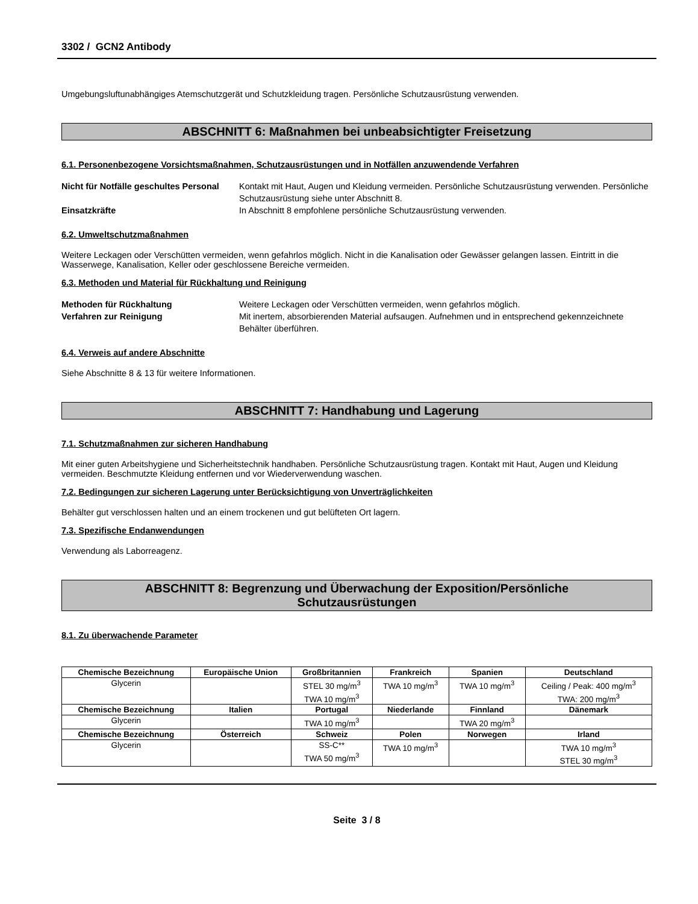3302 / GCN2 Antibody
Umgebungsluftunabhängiges Atemschutzgerät und Schutzkleidung tragen. Persönliche Schutzausrüstung verwenden.
ABSCHNITT 6: Maßnahmen bei unbeabsichtigter Freisetzung
6.1. Personenbezogene Vorsichtsmaßnahmen, Schutzausrüstungen und in Notfällen anzuwendende Verfahren
Nicht für Notfälle geschultes Personal
Kontakt mit Haut, Augen und Kleidung vermeiden. Persönliche Schutzausrüstung verwenden. Persönliche Schutzausrüstung siehe unter Abschnitt 8.
Einsatzkräfte In Abschnitt 8 empfohlene persönliche Schutzausrüstung verwenden.
6.2. Umweltschutzmaßnahmen
Weitere Leckagen oder Verschütten vermeiden, wenn gefahrlos möglich. Nicht in die Kanalisation oder Gewässer gelangen lassen. Eintritt in die Wasserwege, Kanalisation, Keller oder geschlossene Bereiche vermeiden.
6.3. Methoden und Material für Rückhaltung und Reinigung
Methoden für Rückhaltung Weitere Leckagen oder Verschütten vermeiden, wenn gefahrlos möglich.
Verfahren zur Reinigung Mit inertem, absorbierenden Material aufsaugen. Aufnehmen und in entsprechend gekennzeichnete Behälter überführen.
6.4. Verweis auf andere Abschnitte
Siehe Abschnitte 8 & 13 für weitere Informationen.
ABSCHNITT 7: Handhabung und Lagerung
7.1. Schutzmaßnahmen zur sicheren Handhabung
Mit einer guten Arbeitshygiene und Sicherheitstechnik handhaben. Persönliche Schutzausrüstung tragen. Kontakt mit Haut, Augen und Kleidung vermeiden. Beschmutzte Kleidung entfernen und vor Wiederverwendung waschen.
7.2. Bedingungen zur sicheren Lagerung unter Berücksichtigung von Unverträglichkeiten
Behälter gut verschlossen halten und an einem trockenen und gut belüfteten Ort lagern.
7.3. Spezifische Endanwendungen
Verwendung als Laborreagenz.
ABSCHNITT 8: Begrenzung und Überwachung der Exposition/Persönliche
Schutzausrüstungen
8.1. Zu überwachende Parameter
| Chemische Bezeichnung | Europäische Union | Großbritannien | Frankreich | Spanien | Deutschland |
| --- | --- | --- | --- | --- | --- |
| Glycerin | | STEL 30 mg/m<sup>3</sup> TWA 10 mg/m<sup>3</sup> | TWA 10 mg/m<sup>3</sup> | TWA 10 mg/m<sup>3</sup> | Ceiling / Peak: 400 mg/m<sup>3</sup> TWA: 200 mg/m<sup>3</sup> |
| Chemische Bezeichnung | Italien | Portugal | Niederlande | Finnland | Dänemark |
| Glycerin | | TWA 10 mg/m<sup>3</sup> | | TWA 20 mg/m<sup>3</sup> | |
| Chemische Bezeichnung | Österreich | Schweiz | Polen | Norwegen | Irland |
| Glycerin | | SS-C** TWA 50 mg/m<sup>3</sup> | TWA 10 mg/m<sup>3</sup> | | TWA 10 mg/m<sup>3</sup> STEL 30 mg/m<sup>3</sup> |
Seite 3 / 8